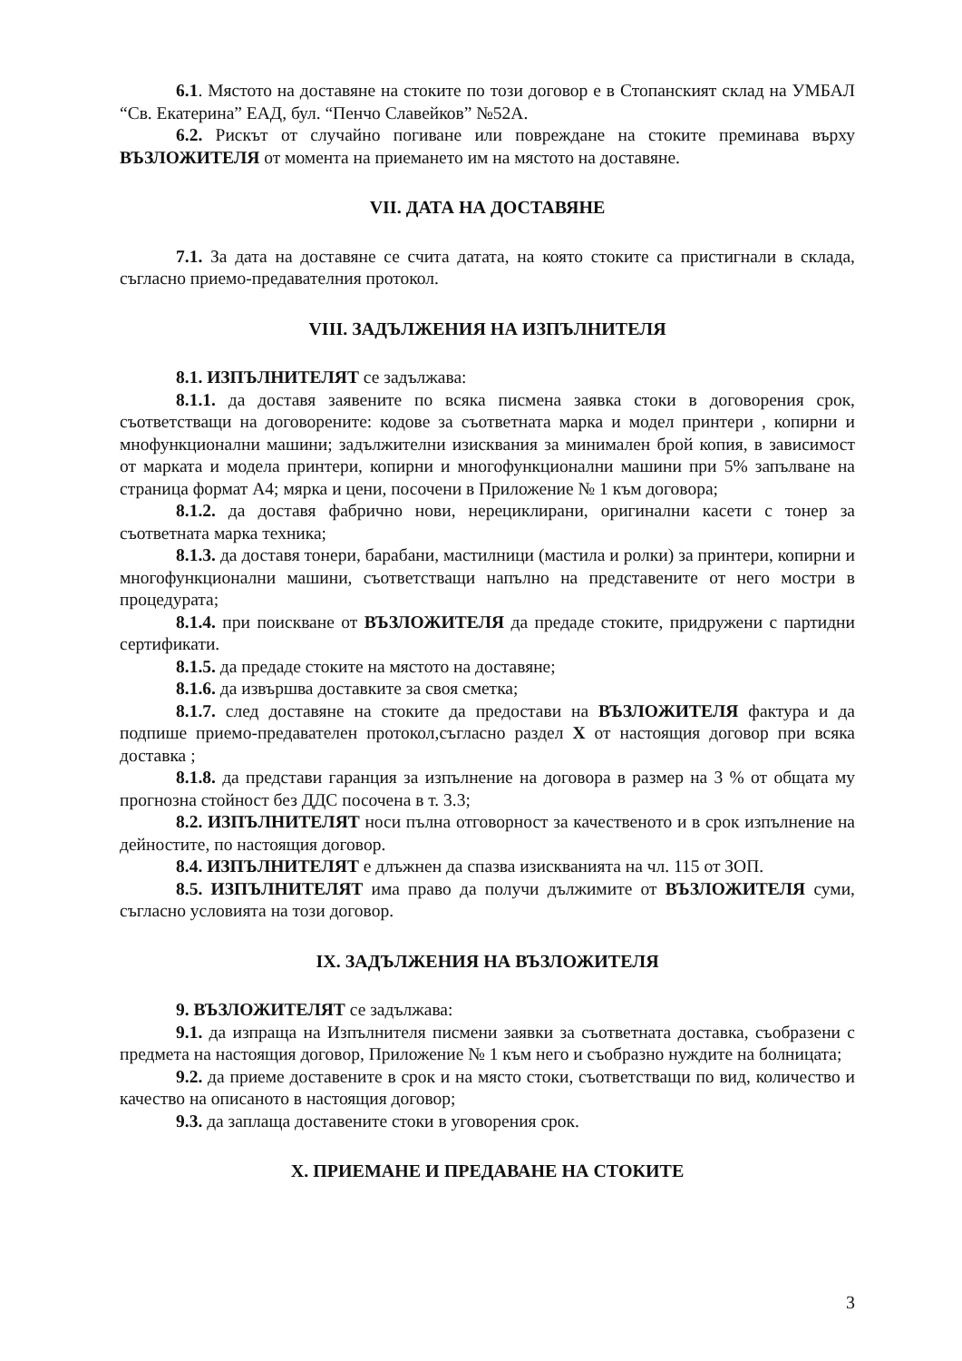6.1. Мястото на доставяне на стоките по този договор е в Стопанският склад на УМБАЛ “Св. Екатерина” ЕАД, бул. “Пенчо Славейков” №52А.
6.2. Рискът от случайно погиване или повреждане на стоките преминава върху ВЪЗЛОЖИТЕЛЯ от момента на приемането им на мястото на доставяне.
VII. ДАТА НА ДОСТАВЯНЕ
7.1. За дата на доставяне се счита датата, на която стоките са пристигнали в склада, съгласно приемо-предавателния протокол.
VIII. ЗАДЪЛЖЕНИЯ НА ИЗПЪЛНИТЕЛЯ
8.1. ИЗПЪЛНИТЕЛЯТ се задължава:
8.1.1. да доставя заявените по всяка писмена заявка стоки в договорения срок, съответстващи на договорените: кодове за съответната марка и модел принтери , копирни и мнофункционални машини; задължителни изисквания за минимален брой копия, в зависимост от марката и модела принтери, копирни и многофункционални машини при 5% запълване на страница формат А4; мярка и цени, посочени в Приложение № 1 към договора;
8.1.2. да доставя фабрично нови, нерециклирани, оригинални касети с тонер за съответната марка техника;
8.1.3. да доставя тонери, барабани, мастилници (мастила и ролки) за принтери, копирни и многофункционални машини, съответстващи напълно на представените от него мостри в процедурата;
8.1.4. при поискване от ВЪЗЛОЖИТЕЛЯ да предаде стоките, придружени с партидни сертификати.
8.1.5. да предаде стоките на мястото на доставяне;
8.1.6. да извършва доставките за своя сметка;
8.1.7. след доставяне на стоките да предостави на ВЪЗЛОЖИТЕЛЯ фактура и да подпише приемо-предавателен протокол,съгласно раздел X от настоящия договор при всяка доставка ;
8.1.8. да представи гаранция за изпълнение на договора в размер на 3 % от общата му прогнозна стойност без ДДС посочена в т. 3.3;
8.2. ИЗПЪЛНИТЕЛЯТ носи пълна отговорност за качественото и в срок изпълнение на дейностите, по настоящия договор.
8.4. ИЗПЪЛНИТЕЛЯТ е длъжнен да спазва изискванията на чл. 115 от ЗОП.
8.5. ИЗПЪЛНИТЕЛЯТ има право да получи дължимите от ВЪЗЛОЖИТЕЛЯ суми, съгласно условията на този договор.
IX. ЗАДЪЛЖЕНИЯ НА ВЪЗЛОЖИТЕЛЯ
9. ВЪЗЛОЖИТЕЛЯТ се задължава:
9.1. да изпраща на Изпълнителя писмени заявки за съответната доставка, съобразени с предмета на настоящия договор, Приложение № 1 към него и съобразно нуждите на болницата;
9.2. да приеме доставените в срок и на място стоки, съответстващи по вид, количество и качество на описаното в настоящия договор;
9.3. да заплаща доставените стоки в уговорения срок.
X. ПРИЕМАНЕ И ПРЕДАВАНЕ НА СТОКИТЕ
3